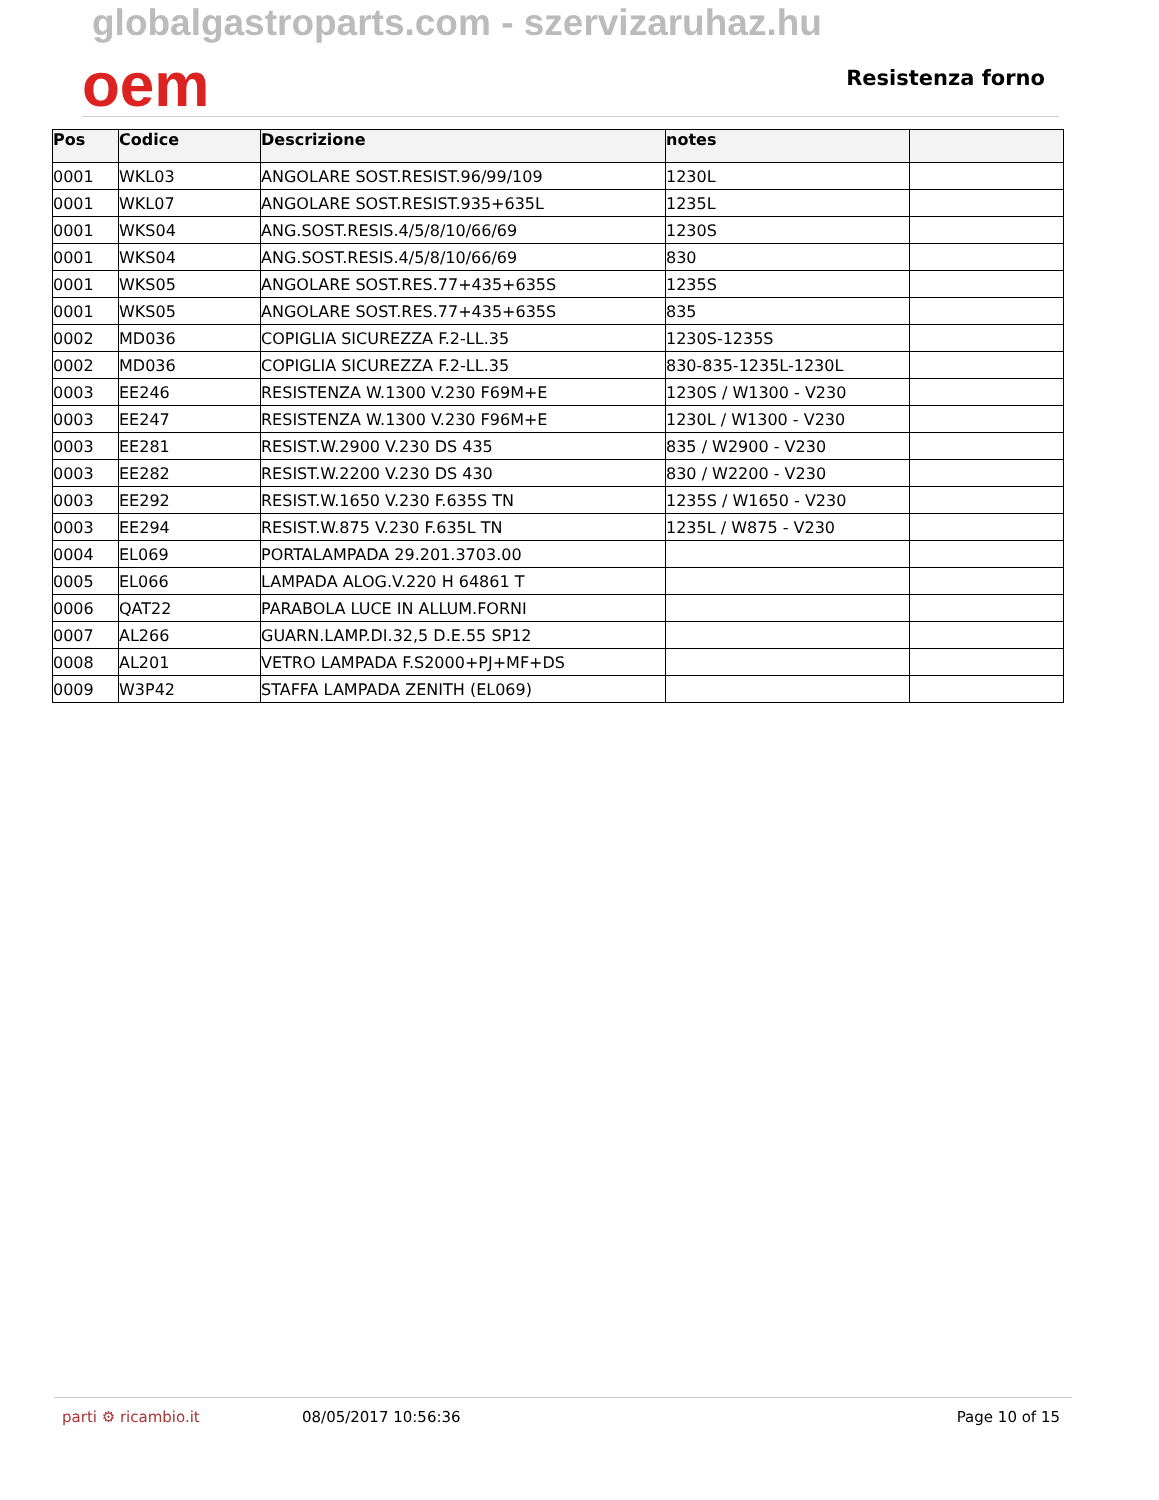globalgastroparts.com - szervizaruhaz.hu
oem
Resistenza forno
| Pos | Codice | Descrizione | notes | |
| --- | --- | --- | --- | --- |
| 0001 | WKL03 | ANGOLARE SOST.RESIST.96/99/109 | 1230L | |
| 0001 | WKL07 | ANGOLARE SOST.RESIST.935+635L | 1235L | |
| 0001 | WKS04 | ANG.SOST.RESIS.4/5/8/10/66/69 | 1230S | |
| 0001 | WKS04 | ANG.SOST.RESIS.4/5/8/10/66/69 | 830 | |
| 0001 | WKS05 | ANGOLARE SOST.RES.77+435+635S | 1235S | |
| 0001 | WKS05 | ANGOLARE SOST.RES.77+435+635S | 835 | |
| 0002 | MD036 | COPIGLIA SICUREZZA F.2-LL.35 | 1230S-1235S | |
| 0002 | MD036 | COPIGLIA SICUREZZA F.2-LL.35 | 830-835-1235L-1230L | |
| 0003 | EE246 | RESISTENZA W.1300 V.230 F69M+E | 1230S / W1300 - V230 | |
| 0003 | EE247 | RESISTENZA W.1300 V.230 F96M+E | 1230L / W1300 - V230 | |
| 0003 | EE281 | RESIST.W.2900 V.230 DS 435 | 835 / W2900 - V230 | |
| 0003 | EE282 | RESIST.W.2200 V.230 DS 430 | 830 / W2200 - V230 | |
| 0003 | EE292 | RESIST.W.1650 V.230 F.635S TN | 1235S / W1650 - V230 | |
| 0003 | EE294 | RESIST.W.875 V.230 F.635L TN | 1235L / W875 - V230 | |
| 0004 | EL069 | PORTALAMPADA 29.201.3703.00 | | |
| 0005 | EL066 | LAMPADA ALOG.V.220 H 64861 T | | |
| 0006 | QAT22 | PARABOLA LUCE IN ALLUM.FORNI | | |
| 0007 | AL266 | GUARN.LAMP.DI.32,5 D.E.55 SP12 | | |
| 0008 | AL201 | VETRO LAMPADA F.S2000+PJ+MF+DS | | |
| 0009 | W3P42 | STAFFA LAMPADA ZENITH (EL069) | | |
parti ⚙ ricambio.it 08/05/2017 10:56:36 Page 10 of 15